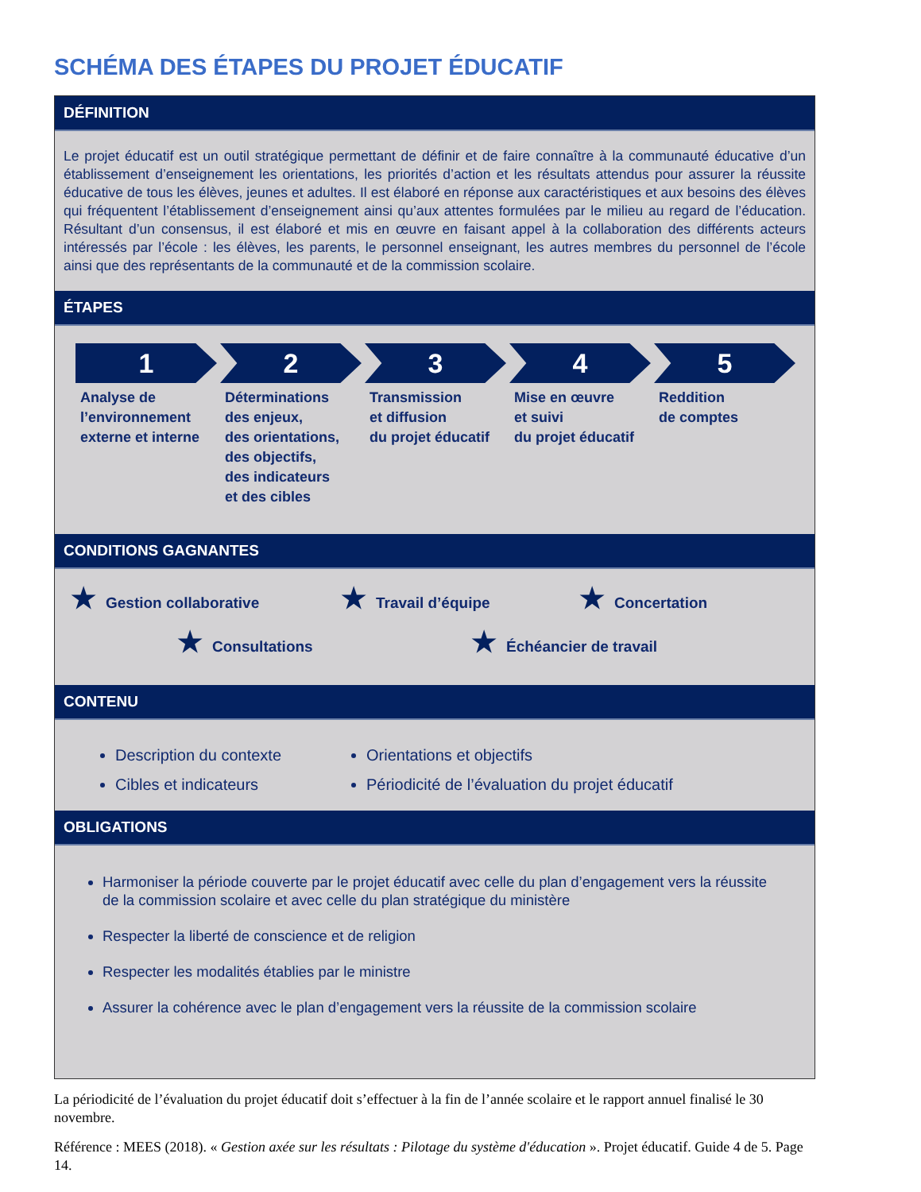SCHÉMA DES ÉTAPES DU PROJET ÉDUCATIF
DÉFINITION
Le projet éducatif est un outil stratégique permettant de définir et de faire connaître à la communauté éducative d’un établissement d’enseignement les orientations, les priorités d’action et les résultats attendus pour assurer la réussite éducative de tous les élèves, jeunes et adultes. Il est élaboré en réponse aux caractéristiques et aux besoins des élèves qui fréquentent l’établissement d’enseignement ainsi qu’aux attentes formulées par le milieu au regard de l’éducation. Résultant d’un consensus, il est élaboré et mis en œuvre en faisant appel à la collaboration des différents acteurs intéressés par l’école : les élèves, les parents, le personnel enseignant, les autres membres du personnel de l’école ainsi que des représentants de la communauté et de la commission scolaire.
ÉTAPES
1
Analyse de
l’environnement
externe et interne
2
Déterminations
des enjeux,
des orientations,
des objectifs,
des indicateurs
et des cibles
3
Transmission
et diffusion
du projet éducatif
4
Mise en œuvre
et suivi
du projet éducatif
5
Reddition
de comptes
CONDITIONS GAGNANTES
★ Gestion collaborative ★ Travail d’équipe ★ Concertation
★ Consultations ★ Échéancier de travail
CONTENU
Description du contexte
Cibles et indicateurs
Orientations et objectifs
Périodicité de l’évaluation du projet éducatif
OBLIGATIONS
Harmoniser la période couverte par le projet éducatif avec celle du plan d’engagement vers la réussite de la commission scolaire et avec celle du plan stratégique du ministère
Respecter la liberté de conscience et de religion
Respecter les modalités établies par le ministre
Assurer la cohérence avec le plan d’engagement vers la réussite de la commission scolaire
La périodicité de l’évaluation du projet éducatif doit s’effectuer à la fin de l’année scolaire et le rapport annuel finalisé le 30 novembre.
Référence : MEES (2018). « Gestion axée sur les résultats : Pilotage du système d'éducation ». Projet éducatif. Guide 4 de 5. Page 14.